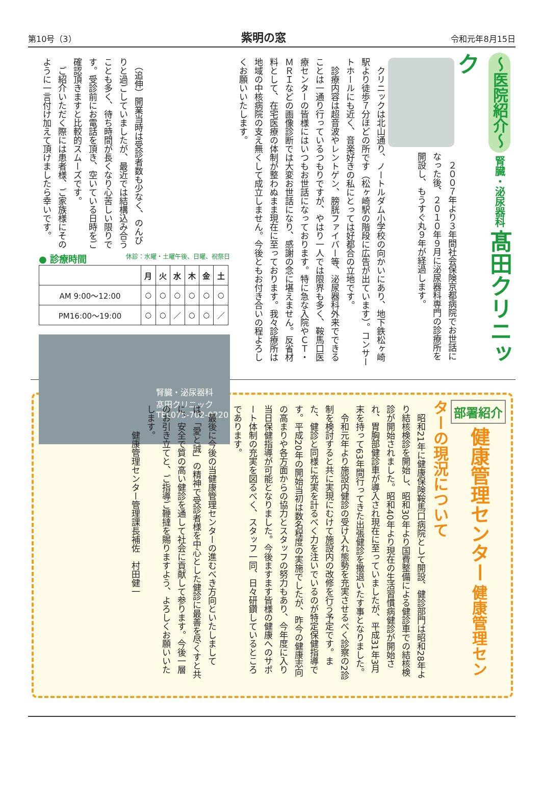第10号（3） 紫明の窓 令和元年8月15日
～医院紹介～ 腎臓・泌尿器科 髙田クリニック
　２００７年より３年間社会保険京都病院でお世話になった後、２０１０年９月に泌尿器科専門の診療所を開設し、もうすぐ丸９年が経過します。
　クリニックは北山通り、ノートルダム小学校の向かいにあり、地下鉄松ヶ崎駅より徒歩７分ほどの所です（松ヶ崎駅の階段に広告が出ています）。コンサートホールにも近く、音楽好きの私にとっては好都合の立地です。
　診療内容は超音波やレントゲン、膀胱ファイバー等、泌尿器科外来でできることは一通り行っているつもりですが、やはり一人では限界も多く、鞍馬口医療センターの皆様にはいつもお世話になっております。特に急な入院やＣＴ・ＭＲＩなどの画像診断では大変お世話になり、感謝の念に堪えません。反省材料として、在宅医療の体制が整わぬまま現在に至っております。我々診療所は地域の中核病院の支え無くして成立しません。今後ともお付き合いの程よろしくお願いいたします。
　（追伸）開業当時は受診者数も少なく、のんびりと過ごしていましたが、最近では結構込み合うことも多く、待ち時間が長くなり心苦しい限りです。受診前にお電話を頂き、空いている日時をご確認頂きますと比較的スムーズです。
　ご紹介いただく際には患者様、ご家族様にそのように一言付け加えて頂けましたら幸いです。
● 診療時間 休診：水曜・土曜午後、日曜、祝祭日
| | 月 | 火 | 水 | 木 | 金 | 土 |
| --- | --- | --- | --- | --- | --- | --- |
| AM 9:00～12:00 | ○ | ○ | ○ | ○ | ○ | ○ |
| PM16:00～19:00 | ○ | ○ | ／ | ○ | ○ | ／ |
腎臓・泌尿器科
髙田クリニック
TEL075-702-0220
部署紹介 健康管理センター 健康管理センターの現況について
　昭和21年に健康保険鞍馬口病院として開設、健診部門は昭和28年より結核検診を開始し、昭和30年より国費整備による健診車での結核検診が開始されました。昭和40年より現在の生活習慣病健診が開始され、胃胸部健診車が導入され現在に至っていましたが、平成31年3月末を持って63年間行ってきた出張健診を撤退いたす事となりました。
　令和元年より施設内健診の受け入れ態勢を充実させるべく診察の2診制を検討すると共に実現にむけて施設内の改修を行う予定です。また、健診と同様に充実を計るべく力を注いでいるのが特定保健指導です。平成20年の開始当初は数名程度の実施でしたが、昨今の健康志向の高まりや各方面からの協力とスタッフの努力もあり、今年度に入り当日保健指導が可能となりました。今後ますます皆様の健康へのサポート体制の充実を図るべく、スタッフ一同、日々研鑽しているところであります。
　最後に今後の当健康管理センターの進むべき方向といたしましては、「愛と誠」の精神で受診者様を中心とした健診に最善を尽くすと共に、安全で質の高い健診を通して社会に貢献して参ります。今後一層のお引き立てと、ご指導ご鞭撻を賜りますよう、よろしくお願いいたします。
　　　健康管理センター管理課長補佐　村田健一